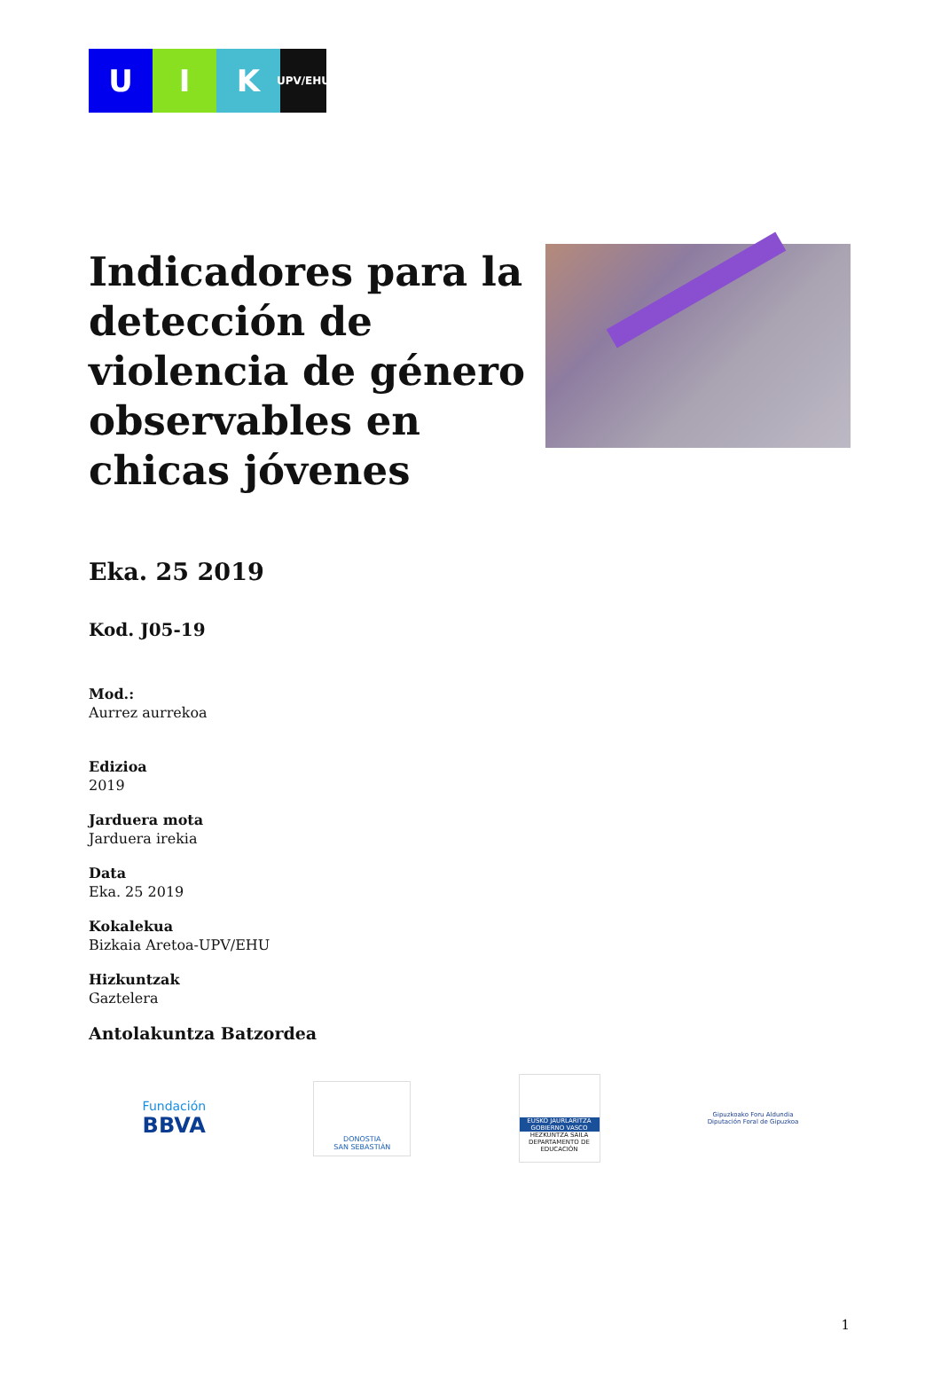U I K
UPV/EHU
Indicadores para la detección de violencia de género observables en chicas jóvenes
Eka. 25 2019
Kod. J05-19
Mod.:
Aurrez aurrekoa
Edizioa
2019
Jarduera mota
Jarduera irekia
Data
Eka. 25 2019
Kokalekua
Bizkaia Aretoa-UPV/EHU
Hizkuntzak
Gaztelera
Antolakuntza Batzordea
Fundación
BBVA
DONOSTIA
SAN SEBASTIÁN
EUSKO JAURLARITZA GOBIERNO VASCO
HEZKUNTZA SAILA
DEPARTAMENTO DE EDUCACIÓN
Gipuzkoako Foru Aldundia
Diputación Foral de Gipuzkoa
1